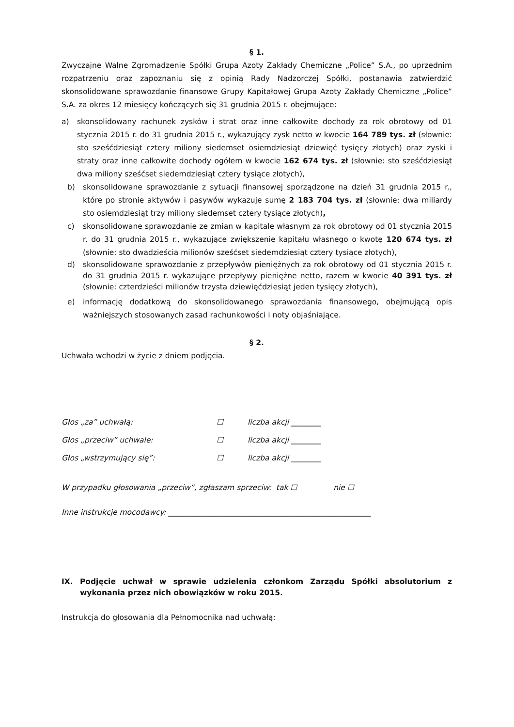§ 1.
Zwyczajne Walne Zgromadzenie Spółki Grupa Azoty Zakłady Chemiczne „Police” S.A., po uprzednim rozpatrzeniu oraz zapoznaniu się z opinią Rady Nadzorczej Spółki, postanawia zatwierdzić skonsolidowane sprawozdanie finansowe Grupy Kapitałowej Grupa Azoty Zakłady Chemiczne „Police” S.A. za okres 12 miesięcy kończących się 31 grudnia 2015 r. obejmujące:
a) skonsolidowany rachunek zysków i strat oraz inne całkowite dochody za rok obrotowy od 01 stycznia 2015 r. do 31 grudnia 2015 r., wykazujący zysk netto w kwocie 164 789 tys. zł (słownie: sto sześćdziesiąt cztery miliony siedemset osiemdziesiąt dziewięć tysięcy złotych) oraz zyski i straty oraz inne całkowite dochody ogółem w kwocie 162 674 tys. zł (słownie: sto sześćdziesiąt dwa miliony sześćset siedemdziesiąt cztery tysiące złotych),
b) skonsolidowane sprawozdanie z sytuacji finansowej sporządzone na dzień 31 grudnia 2015 r., które po stronie aktywów i pasywów wykazuje sumę 2 183 704 tys. zł (słownie: dwa miliardy sto osiemdziesiąt trzy miliony siedemset cztery tysiące złotych),
c) skonsolidowane sprawozdanie ze zmian w kapitale własnym za rok obrotowy od 01 stycznia 2015 r. do 31 grudnia 2015 r., wykazujące zwiększenie kapitału własnego o kwotę 120 674 tys. zł (słownie: sto dwadzieścia milionów sześćset siedemdziesiąt cztery tysiące złotych),
d) skonsolidowane sprawozdanie z przepływów pieniężnych za rok obrotowy od 01 stycznia 2015 r. do 31 grudnia 2015 r. wykazujące przepływy pieniężne netto, razem w kwocie 40 391 tys. zł (słownie: czterdzieści milionów trzysta dziewięćdziesiąt jeden tysięcy złotych),
e) informację dodatkową do skonsolidowanego sprawozdania finansowego, obejmującą opis ważniejszych stosowanych zasad rachunkowości i noty objaśniające.
§ 2.
Uchwała wchodzi w życie z dniem podjęcia.
Głos „za” uchwałą: ☐ liczba akcji ________
Głos „przeciw” uchwale: ☐ liczba akcji ________
Głos „wstrzymujący się”: ☐ liczba akcji ________
W przypadku głosowania „przeciw”, zgłaszam sprzeciw: tak ☐ nie ☐
Inne instrukcje mocodawcy: ______________________________________________________
IX. Podjęcie uchwał w sprawie udzielenia członkom Zarządu Spółki absolutorium z wykonania przez nich obowiązków w roku 2015.
Instrukcja do głosowania dla Pełnomocnika nad uchwałą: